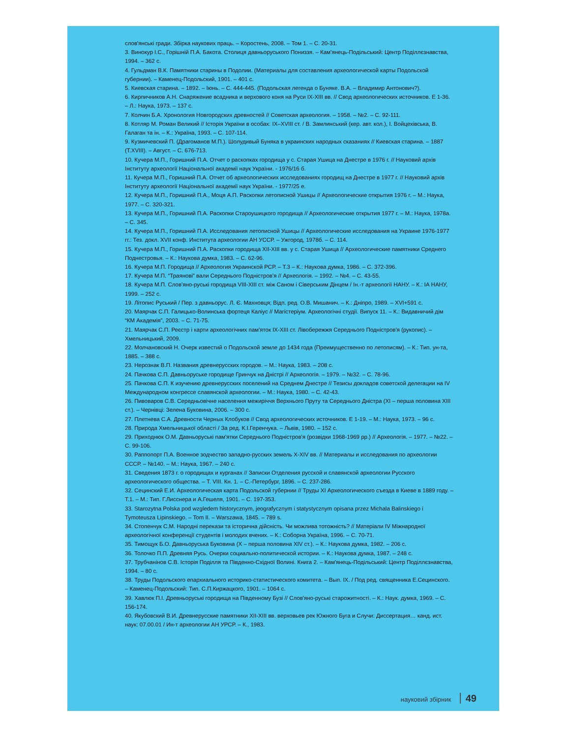слов'янські гради. Збірка наукових праць. – Коростень, 2008. – Том 1. – С. 20-31.
3. Винокур І.С., Горішній П.А. Бакота. Столиця давньоруського Пониззя. – Кам'янець-Подільський: Центр Поділлєзнавства, 1994. – 362 с.
4. Гульдман В.К. Памятники старины в Подолии. (Материалы для составления археологической карты Подольской губернии). – Каменец-Подольский, 1901. – 401 с.
5. Киевская старина. – 1892. – Іюнь. – С. 444-445. (Подольская легенда о Буняке. В.А. – Владимир Антонович?).
6. Кирпичников А.Н. Снаряжение всадника и верхового коня на Руси IX-XIII вв. // Свод археологических источников. Е 1-36. – Л.: Наука, 1973. – 137 с.
7. Колчин Б.А. Хронология Новгородских древностей // Советская археология. – 1958. – №2. – С. 92-111.
8. Котляр М. Роман Великий // Історія України в особах: IX–XVIII ст. / В. Замлинський (кер. авт. кол.), І. Войцехівська, В. Галаган та ін. – К.: Україна, 1993. – С. 107-114.
9. Кузмичевский П. (Драгоманов М.П.). Шолудивый Буняка в украинских народных сказаниях // Киевская старина. – 1887 (T.XVIII). – Август. – С. 676-713.
10. Кучера М.П., Горишний П.А. Отчет о раскопках городища у с. Старая Ушица на Днестре в 1976 г. // Науковий архів Інституту археології Національної академії наук України. - 1976/16 б.
11. Кучера М.П., Горишний П.А. Отчет об археологических исследованиях городищ на Днестре в 1977 г. // Науковий архів Інституту археології Національної академії наук України. - 1977/25 е.
12. Кучера М.П., Горишний П.А., Моця А.П. Раскопки летописной Ушицы // Археологические открытия 1976 г. – М.: Наука, 1977. – С. 320-321.
13. Кучера М.П., Горишний П.А. Раскопки Староушицкого городища // Археологические открытия 1977 г. – М.: Наука, 1978а. – С. 345.
14. Кучера М.П., Горишний П.А. Исследования летописной Ушицы // Археологические исследования на Украине 1976-1977 гг.: Тез. докл. XVII конф. Института археологии АН УССР. – Ужгород, 1978б. – С. 114.
15. Кучера М.П., Горишний П.А. Раскопки городища XII-XIII вв. у с. Старая Ушица // Археологические памятники Среднего Поднестровья. – К.: Наукова думка, 1983. – С. 62-96.
16. Кучера М.П. Городища // Археология Украинской РСР. – Т.3 – К.: Наукова думка, 1986. – С. 372-396.
17. Кучера М.П. “Траянові” вали Середнього Подністров'я // Археологія. – 1992. – №4. – С. 43-55.
18. Кучера М.П. Слов'яно-руські городища VIII-XIII ст. між Саном і Сіверським Дінцем / Ін.-т археології НАНУ. – К.: ІА НАНУ, 1999. – 252 с.
19. Літопис Руський / Пер. з давньорус. Л. Є. Махновця; Відп. ред. О.В. Мишанич. – К.: Дніпро, 1989. – XVI+591 с.
20. Маярчак С.П. Галицько-Волинська фортеця Каліус // Магістеріум. Археологічні студії. Випуск 11. – К.: Видавничий дім “КМ Академія”, 2003. – С. 71-75.
21. Маярчак С.П. Реєстр і карти археологічних пам'яток IX-XIII ст. Лівобережжя Середнього Подністров'я (рукопис). – Хмельницький, 2009.
22. Молчановский Н. Очерк известий о Подольской земле до 1434 года (Преимущественно по летописям). – К.: Тип. ун-та, 1885. – 388 с.
23. Нерознак В.П. Названия древнерусских городов. – М.: Наука, 1983. – 208 с.
24. Пачкова С.П. Давньоруське городище Гринчук на Дністрі // Археологія. – 1979. – №32. – С. 78-96.
25. Пачкова С.П. К изучению древнерусских поселений на Среднем Днестре // Тезисы докладов советской делегации на IV Международном конгрессе славянской археологии. – М.: Наука, 1980. – С. 42-43.
26. Пивоваров С.В. Середньовічне населення межиріччя Верхнього Пруту та Середнього Дністра (XI – перша половина XIII ст.). – Чернівці: Зелена Буковина, 2006. – 300 с.
27. Плетнева С.А. Древности Черных Клобуков // Свод археологических источников. Е 1-19. – М.: Наука, 1973. – 96 с.
28. Природа Хмельницької області / За ред. К.І.Геренчука. – Львів, 1980. – 152 с.
29. Приходнюк О.М. Давньоруські пам'ятки Середнього Подністров'я (розвідки 1968-1969 рр.) // Археологія. – 1977. – №22. – С. 99-106.
30. Раппопорт П.А. Военное зодчество западно-русских земель X-XIV вв. // Материалы и исследования по археологии СССР. – №140. – М.: Наука, 1967. – 240 с.
31. Сведения 1873 г. о городищах и курганах // Записки Отделения русской и славянской археологии Русского археологического общества. – Т. VIII. Кн. 1. – С.-Петербург, 1896. – С. 237-286.
32. Сецинский Е.И. Археологическая карта Подольской губернии // Труды XI Археологического съезда в Киеве в 1889 году. – Т.1. – М.: Тип. Г.Лисснера и А.Гешеля, 1901. – С. 197-353.
33. Starozytna Polska pod wzgledem historycznym, jeografycznym i statystycznym opisana przez Michala Balinskiego i Tymoteusza Lipinskiego. – Tom II. – Warszawa, 1845. – 789 s.
34. Стопенчук С.М. Народні перекази та історична дійсність. Чи можлива тотожність? // Матеріали IV Міжнародної археологічної конференції студентів і молодих вчених. – К.: Соборна Україна, 1996. – С. 70-71.
35. Тимощук Б.О. Давньоруська Буковина (X – перша половина XIV ст.). – К.: Наукова думка, 1982. – 206 с.
36. Толочко П.П. Древняя Русь. Очерки социально-политической истории. – К.: Наукова думка, 1987. – 248 с.
37. Трубчанінов С.В. Історія Поділля та Південно-Східної Волині. Книга 2. – Кам'янець-Подільський: Центр Поділлєзнавства, 1994. – 80 с.
38. Труды Подольского епархиального историко-статистического комитета. – Вып. IX. / Под ред. священника Е.Сецинского. – Каменец-Подольский: Тип. С.П.Киржацкого, 1901. – 1064 с.
39. Хавлюк П.І. Древньоруські городища на Південному Бузі // Слов'яно-руські старожитності. – К.: Наук. думка, 1969. – С. 156-174.
40. Якубовский В.И. Древнерусские памятники XII-XIII вв. верховьев рек Южного Буга и Случи: Диссертация… канд. ист. наук: 07.00.01 / Ин-т археологии АН УРСР. – К., 1983.
науковий збірник 49